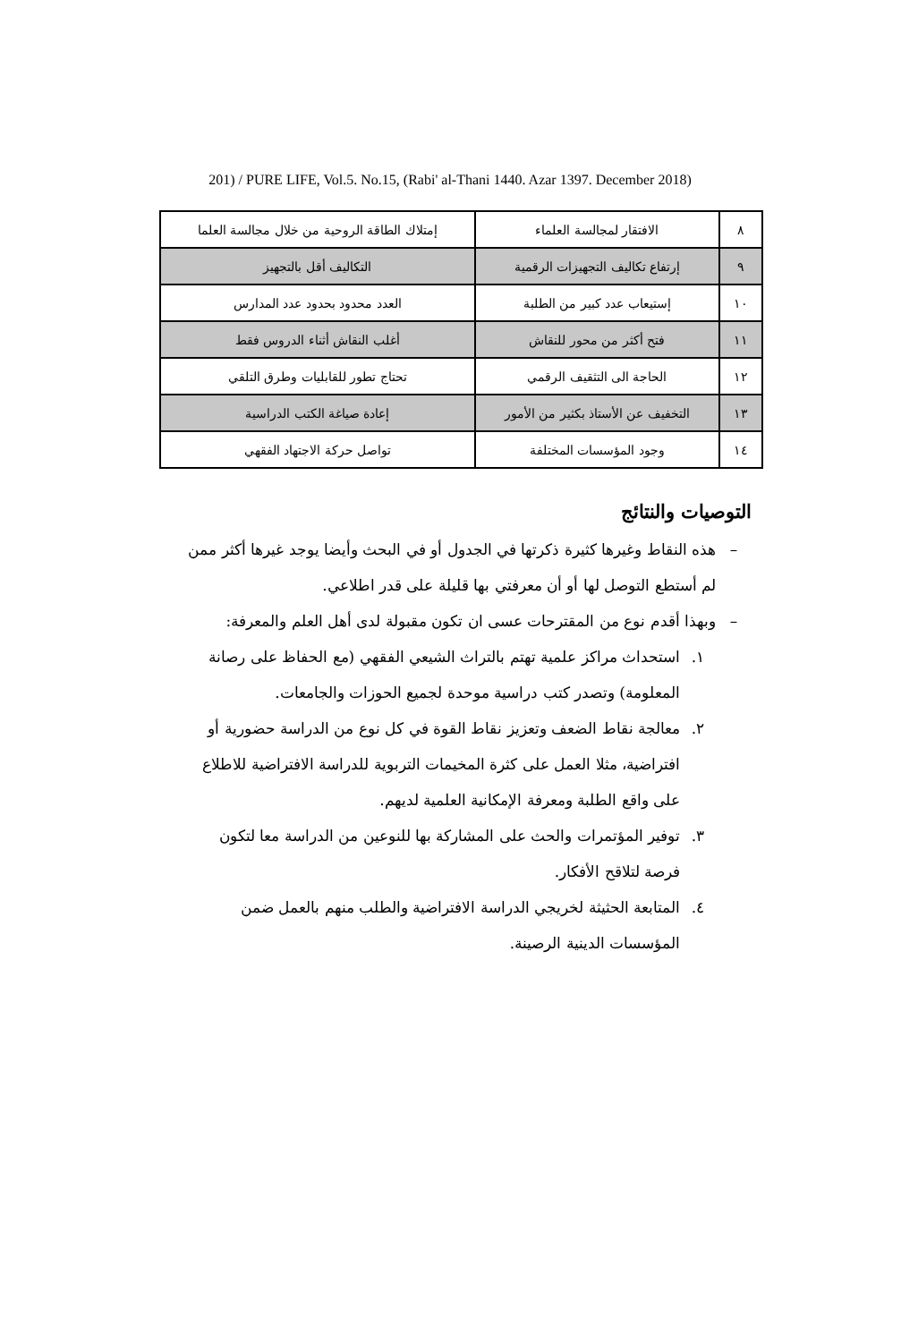201) / PURE LIFE, Vol.5. No.15, (Rabi' al-Thani 1440. Azar 1397. December 2018)
| ٨ | الافتقار لمجالسة العلماء | إمتلاك الطاقة الروحية من خلال مجالسة العلما |
| ٩ | إرتفاع تكاليف التجهيزات الرقمية | التكاليف أقل بالتجهيز |
| ١٠ | إستيعاب عدد كبير من الطلبة | العدد محدود بحدود عدد المدارس |
| ١١ | فتح أكثر من محور للنقاش | أغلب النقاش أثناء الدروس فقط |
| ١٢ | الحاجة الى التثقيف الرقمي | تحتاج تطور للقابليات وطرق التلقي |
| ١٣ | التخفيف عن الأستاذ بكثير من الأمور | إعادة صياغة الكتب الدراسية |
| ١٤ | وجود المؤسسات المختلفة | تواصل حركة الاجتهاد الفقهي |
التوصيات والنتائج
– هذه النقاط وغيرها كثيرة ذكرتها في الجدول أو في البحث وأيضا يوجد غيرها أكثر ممن لم أستطع التوصل لها أو أن معرفتي بها قليلة على قدر اطلاعي.
– وبهذا أقدم نوع من المقترحات عسى ان تكون مقبولة لدى أهل العلم والمعرفة:
١. استحداث مراكز علمية تهتم بالتراث الشيعي الفقهي (مع الحفاظ على رصانة المعلومة) وتصدر كتب دراسية موحدة لجميع الحوزات والجامعات.
٢. معالجة نقاط الضعف وتعزيز نقاط القوة في كل نوع من الدراسة حضورية أو افتراضية، مثلا العمل على كثرة المخيمات التربوية للدراسة الافتراضية للاطلاع على واقع الطلبة ومعرفة الإمكانية العلمية لديهم.
٣. توفير المؤتمرات والحث على المشاركة بها للنوعين من الدراسة معا لتكون فرصة لتلاقح الأفكار.
٤. المتابعة الحثيثة لخريجي الدراسة الافتراضية والطلب منهم بالعمل ضمن المؤسسات الدينية الرصينة.